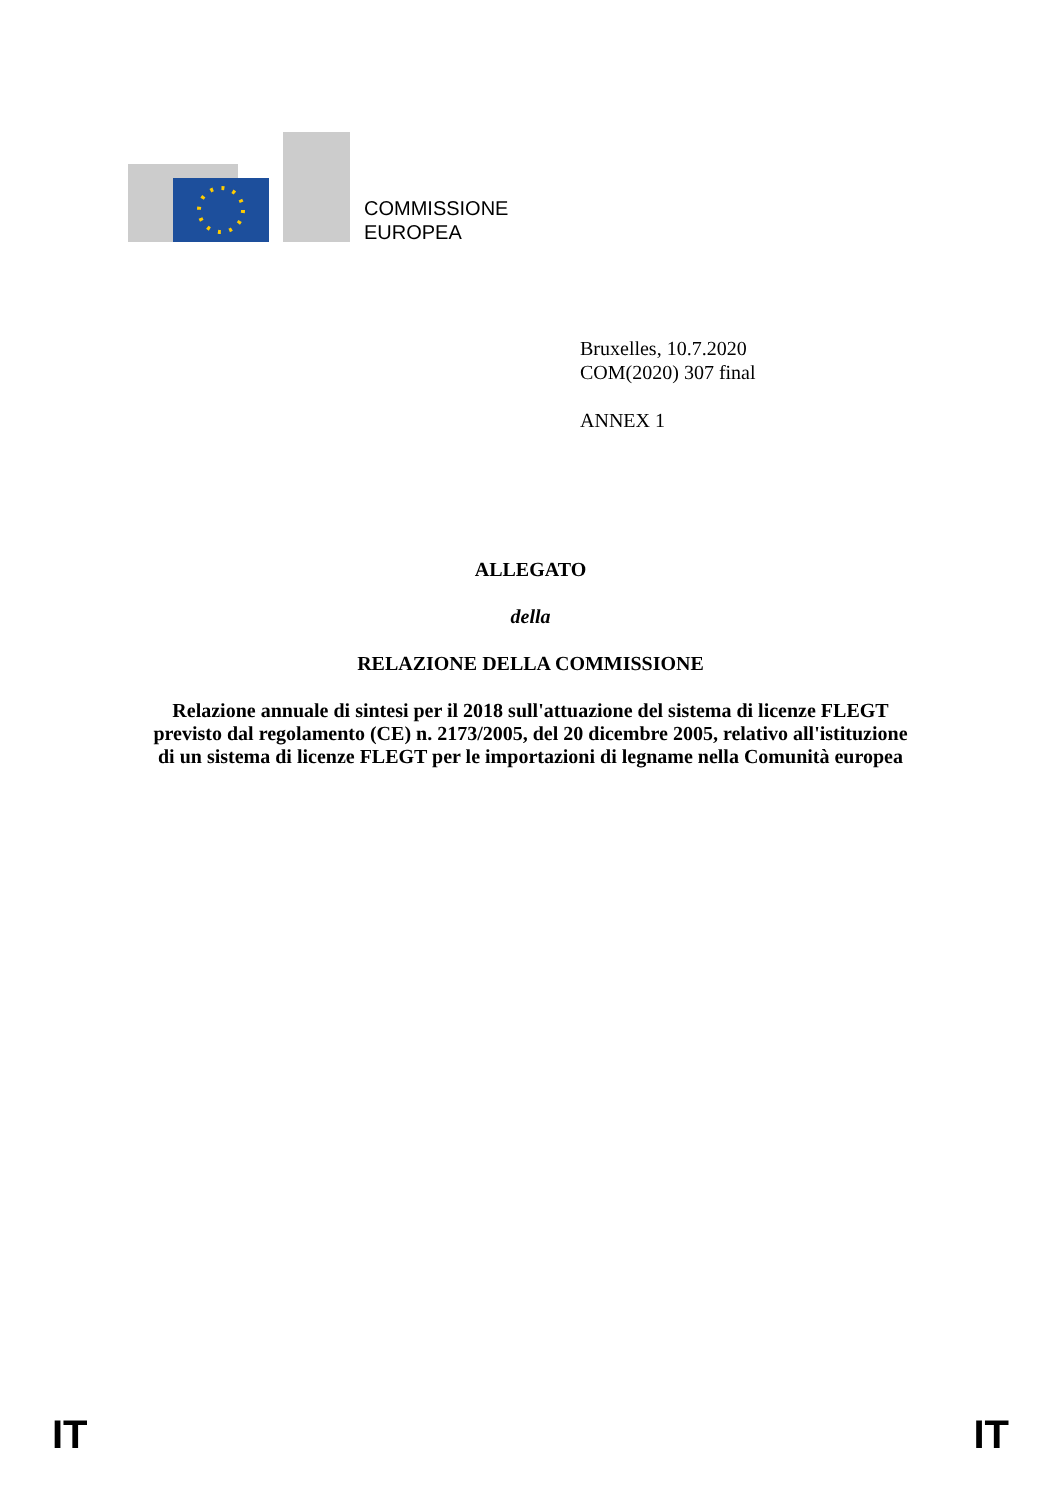COMMISSIONE
EUROPEA
Bruxelles, 10.7.2020
COM(2020) 307 final
ANNEX 1
ALLEGATO
della
RELAZIONE DELLA COMMISSIONE
Relazione annuale di sintesi per il 2018 sull'attuazione del sistema di licenze FLEGT
previsto dal regolamento (CE) n. 2173/2005, del 20 dicembre 2005, relativo all'istituzione
di un sistema di licenze FLEGT per le importazioni di legname nella Comunità europea
IT IT